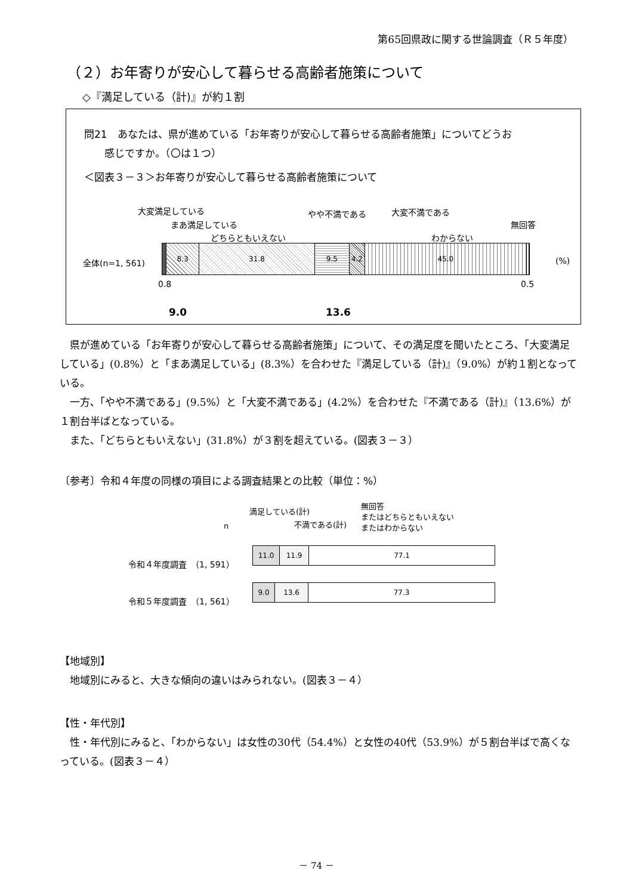第65回県政に関する世論調査（Ｒ５年度）
（２）お年寄りが安心して暮らせる高齢者施策について
◇『満足している（計)』が約１割
問21　あなたは、県が進めている「お年寄りが安心して暮らせる高齢者施策」についてどうお
　　感じですか。（〇は１つ）
＜図表３－３＞お年寄りが安心して暮らせる高齢者施策について
大変満足している
まあ満足している
どちらともいえない
やや不満である 大変不満である
わからない
無回答
全体(n=1, 561)
8.3 31.8 9.5 4.2 45.0
(%)
0.8 0.5
9.0 13.6
　県が進めている「お年寄りが安心して暮らせる高齢者施策」について、その満足度を聞いたところ､「大変満足している」(0.8%）と「まあ満足している」(8.3%）を合わせた『満足している（計)』（9.0%）が約１割となっている。
　一方､「やや不満である」(9.5%）と「大変不満である」(4.2%）を合わせた『不満である（計)』（13.6%）が１割台半ばとなっている。
　また､「どちらともいえない」(31.8%）が３割を超えている。(図表３－３）
〔参考〕令和４年度の同様の項目による調査結果との比較（単位：%）
n
満足している(計)
不満である(計)
無回答
またはどちらともいえない
またはわからない
令和４年度調査　（1, 591）
11.0 11.9 77.1
令和５年度調査　（1, 561）
9.0 13.6 77.3
【地域別】
　地域別にみると、大きな傾向の違いはみられない。(図表３－４）
【性・年代別】
　性・年代別にみると､「わからない」は女性の30代（54.4%）と女性の40代（53.9%）が５割台半ばで高くなっている。(図表３－４）
－ 74 －